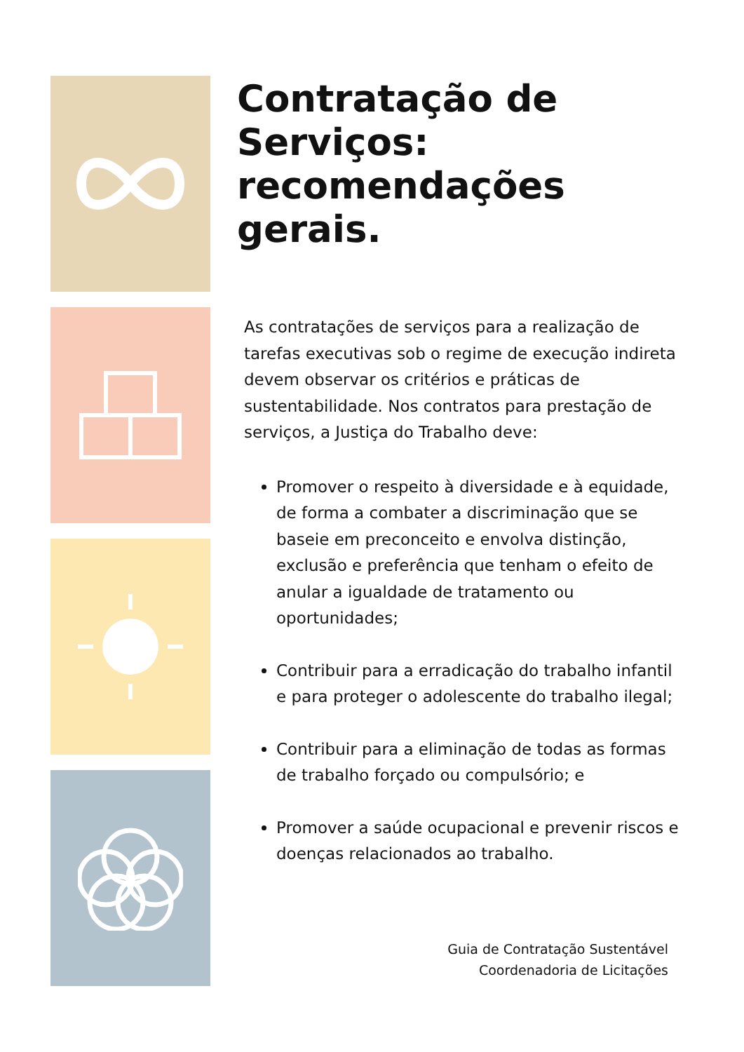Contratação de Serviços: recomendações gerais.
As contratações de serviços para a realização de tarefas executivas sob o regime de execução indireta devem observar os critérios e práticas de sustentabilidade. Nos contratos para prestação de serviços, a Justiça do Trabalho deve:
Promover o respeito à diversidade e à equidade, de forma a combater a discriminação que se baseie em preconceito e envolva distinção, exclusão e preferência que tenham o efeito de anular a igualdade de tratamento ou oportunidades;
Contribuir para a erradicação do trabalho infantil e para proteger o adolescente do trabalho ilegal;
Contribuir para a eliminação de todas as formas de trabalho forçado ou compulsório; e
Promover a saúde ocupacional e prevenir riscos e doenças relacionados ao trabalho.
Guia de Contratação Sustentável
Coordenadoria de Licitações